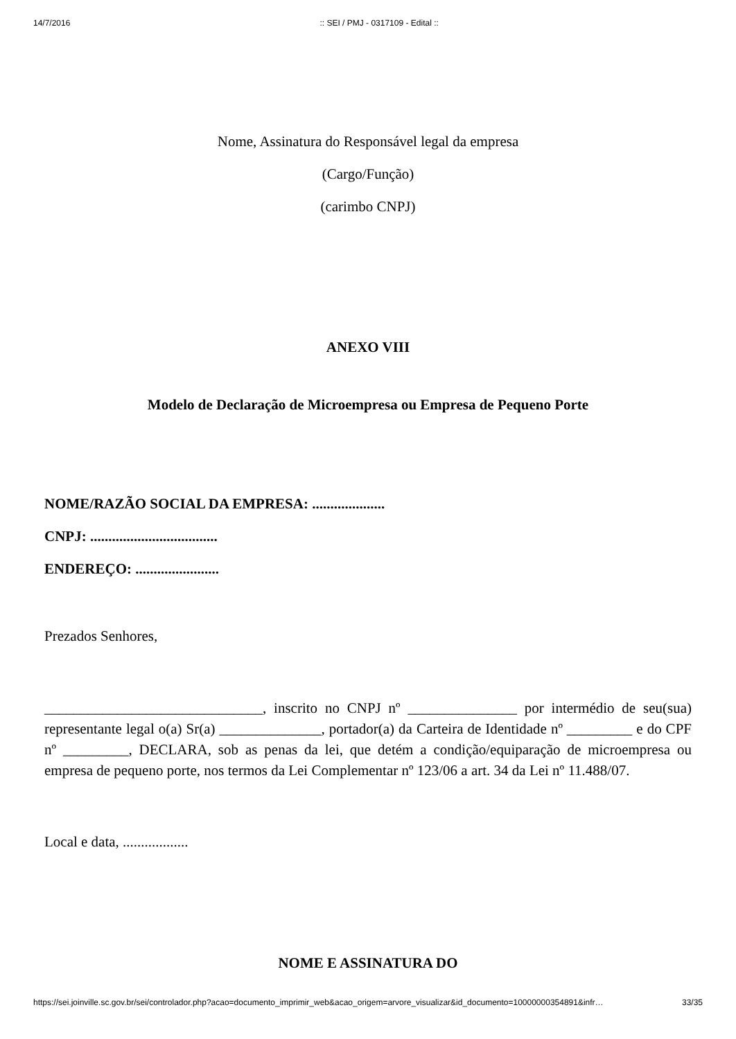14/7/2016:: SEI / PMJ - 0317109 - Edital ::
Nome, Assinatura do Responsável legal da empresa
(Cargo/Função)
(carimbo CNPJ)
ANEXO VIII
Modelo de Declaração de Microempresa ou Empresa de Pequeno Porte
NOME/RAZÃO SOCIAL DA EMPRESA: ....................
CNPJ: ...................................
ENDEREÇO: .......................
Prezados Senhores,
______________________________, inscrito no CNPJ nº _______________ por intermédio de seu(sua) representante legal o(a) Sr(a) ______________, portador(a) da Carteira de Identidade nº _________ e do CPF nº _________, DECLARA, sob as penas da lei, que detém a condição/equiparação de microempresa ou empresa de pequeno porte, nos termos da Lei Complementar nº 123/06 a art. 34 da Lei nº 11.488/07.
Local e data, ..................
NOME E ASSINATURA DO
https://sei.joinville.sc.gov.br/sei/controlador.php?acao=documento_imprimir_web&acao_origem=arvore_visualizar&id_documento=10000000354891&infr… 33/35